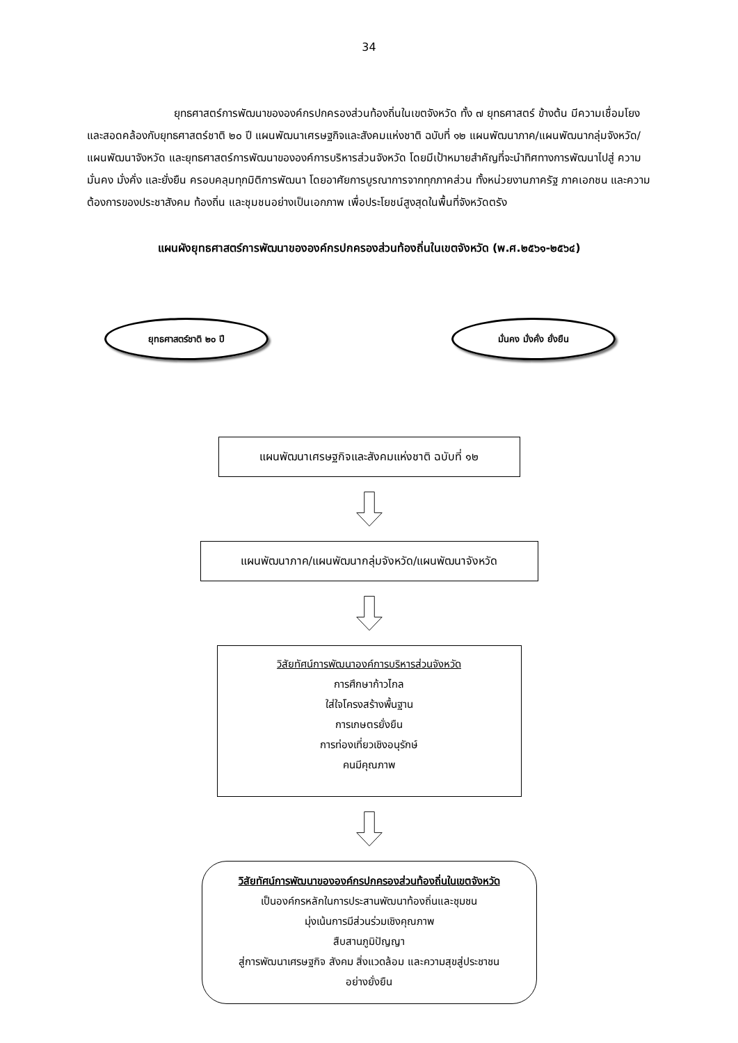34
ยุทธศาสตร์การพัฒนาขององค์กรปกครองส่วนท้องถิ่นในเขตจังหวัด ทั้ง ๗ ยุทธศาสตร์ ข้างต้น มีความเชื่อมโยงและสอดคล้องกับยุทธศาสตร์ชาติ ๒๐ ปี แผนพัฒนาเศรษฐกิจและสังคมแห่งชาติ ฉบับที่ ๑๒ แผนพัฒนาภาค/แผนพัฒนากลุ่มจังหวัด/แผนพัฒนาจังหวัด และยุทธศาสตร์การพัฒนาขององค์การบริหารส่วนจังหวัด โดยมีเป้าหมายสำคัญที่จะนำทิศทางการพัฒนาไปสู่ ความมั่นคง มั่งคั่ง และยั่งยืน ครอบคลุมทุกมิติการพัฒนา โดยอาศัยการบูรณาการจากทุกภาคส่วน ทั้งหน่วยงานภาครัฐ ภาคเอกชน และความต้องการของประชาสังคม ท้องถิ่น และชุมชนอย่างเป็นเอกภาพ เพื่อประโยชน์สูงสุดในพื้นที่จังหวัดตรัง
แผนผังยุทธศาสตร์การพัฒนาขององค์กรปกครองส่วนท้องถิ่นในเขตจังหวัด (พ.ศ.๒๕๖๑-๒๕๖๔)
ยุทธศาสตร์ชาติ ๒๐ ปี มั่นคง มั่งคั่ง ยั่งยืน
แผนพัฒนาเศรษฐกิจและสังคมแห่งชาติ ฉบับที่ ๑๒
แผนพัฒนาภาค/แผนพัฒนากลุ่มจังหวัด/แผนพัฒนาจังหวัด
วิสัยทัศน์การพัฒนาองค์การบริหารส่วนจังหวัด
การศึกษาก้าวไกล
ใส่ใจโครงสร้างพื้นฐาน
การเกษตรยั่งยืน
การท่องเที่ยวเชิงอนุรักษ์
คนมีคุณภาพ
วิสัยทัศน์การพัฒนาขององค์กรปกครองส่วนท้องถิ่นในเขตจังหวัด
เป็นองค์กรหลักในการประสานพัฒนาท้องถิ่นและชุมชน
มุ่งเน้นการมีส่วนร่วมเชิงคุณภาพ
สืบสานภูมิปัญญา
สู่การพัฒนาเศรษฐกิจ สังคม สิ่งแวดล้อม และความสุขสู่ประชาชน
อย่างยั่งยืน